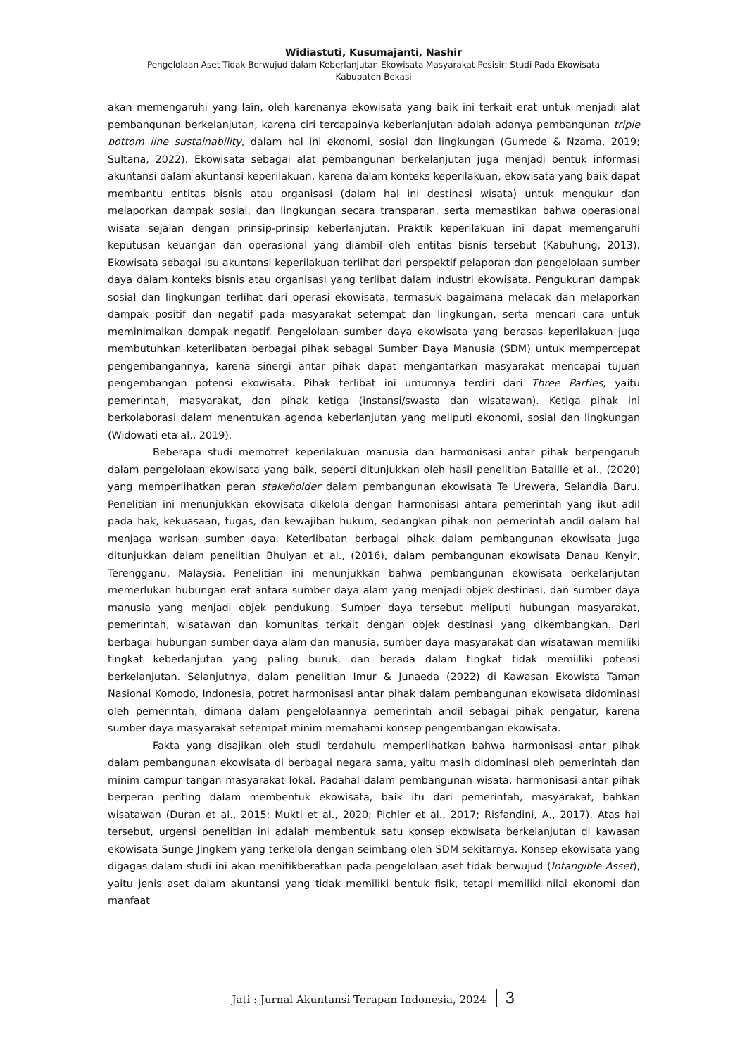Widiastuti, Kusumajanti, Nashir
Pengelolaan Aset Tidak Berwujud dalam Keberlanjutan Ekowisata Masyarakat Pesisir: Studi Pada Ekowisata
Kabupaten Bekasi
akan memengaruhi yang lain, oleh karenanya ekowisata yang baik ini terkait erat untuk menjadi alat pembangunan berkelanjutan, karena ciri tercapainya keberlanjutan adalah adanya pembangunan triple bottom line sustainability, dalam hal ini ekonomi, sosial dan lingkungan (Gumede & Nzama, 2019; Sultana, 2022). Ekowisata sebagai alat pembangunan berkelanjutan juga menjadi bentuk informasi akuntansi dalam akuntansi keperilakuan, karena dalam konteks keperilakuan, ekowisata yang baik dapat membantu entitas bisnis atau organisasi (dalam hal ini destinasi wisata) untuk mengukur dan melaporkan dampak sosial, dan lingkungan secara transparan, serta memastikan bahwa operasional wisata sejalan dengan prinsip-prinsip keberlanjutan. Praktik keperilakuan ini dapat memengaruhi keputusan keuangan dan operasional yang diambil oleh entitas bisnis tersebut (Kabuhung, 2013). Ekowisata sebagai isu akuntansi keperilakuan terlihat dari perspektif pelaporan dan pengelolaan sumber daya dalam konteks bisnis atau organisasi yang terlibat dalam industri ekowisata. Pengukuran dampak sosial dan lingkungan terlihat dari operasi ekowisata, termasuk bagaimana melacak dan melaporkan dampak positif dan negatif pada masyarakat setempat dan lingkungan, serta mencari cara untuk meminimalkan dampak negatif. Pengelolaan sumber daya ekowisata yang berasas keperilakuan juga membutuhkan keterlibatan berbagai pihak sebagai Sumber Daya Manusia (SDM) untuk mempercepat pengembangannya, karena sinergi antar pihak dapat mengantarkan masyarakat mencapai tujuan pengembangan potensi ekowisata. Pihak terlibat ini umumnya terdiri dari Three Parties, yaitu pemerintah, masyarakat, dan pihak ketiga (instansi/swasta dan wisatawan). Ketiga pihak ini berkolaborasi dalam menentukan agenda keberlanjutan yang meliputi ekonomi, sosial dan lingkungan (Widowati eta al., 2019).
Beberapa studi memotret keperilakuan manusia dan harmonisasi antar pihak berpengaruh dalam pengelolaan ekowisata yang baik, seperti ditunjukkan oleh hasil penelitian Bataille et al., (2020) yang memperlihatkan peran stakeholder dalam pembangunan ekowisata Te Urewera, Selandia Baru. Penelitian ini menunjukkan ekowisata dikelola dengan harmonisasi antara pemerintah yang ikut adil pada hak, kekuasaan, tugas, dan kewajiban hukum, sedangkan pihak non pemerintah andil dalam hal menjaga warisan sumber daya. Keterlibatan berbagai pihak dalam pembangunan ekowisata juga ditunjukkan dalam penelitian Bhuiyan et al., (2016), dalam pembangunan ekowisata Danau Kenyir, Terengganu, Malaysia. Penelitian ini menunjukkan bahwa pembangunan ekowisata berkelanjutan memerlukan hubungan erat antara sumber daya alam yang menjadi objek destinasi, dan sumber daya manusia yang menjadi objek pendukung. Sumber daya tersebut meliputi hubungan masyarakat, pemerintah, wisatawan dan komunitas terkait dengan objek destinasi yang dikembangkan. Dari berbagai hubungan sumber daya alam dan manusia, sumber daya masyarakat dan wisatawan memiliki tingkat keberlanjutan yang paling buruk, dan berada dalam tingkat tidak memiiliki potensi berkelanjutan. Selanjutnya, dalam penelitian Imur & Junaeda (2022) di Kawasan Ekowista Taman Nasional Komodo, Indonesia, potret harmonisasi antar pihak dalam pembangunan ekowisata didominasi oleh pemerintah, dimana dalam pengelolaannya pemerintah andil sebagai pihak pengatur, karena sumber daya masyarakat setempat minim memahami konsep pengembangan ekowisata.
Fakta yang disajikan oleh studi terdahulu memperlihatkan bahwa harmonisasi antar pihak dalam pembangunan ekowisata di berbagai negara sama, yaitu masih didominasi oleh pemerintah dan minim campur tangan masyarakat lokal. Padahal dalam pembangunan wisata, harmonisasi antar pihak berperan penting dalam membentuk ekowisata, baik itu dari pemerintah, masyarakat, bahkan wisatawan (Duran et al., 2015; Mukti et al., 2020; Pichler et al., 2017; Risfandini, A., 2017). Atas hal tersebut, urgensi penelitian ini adalah membentuk satu konsep ekowisata berkelanjutan di kawasan ekowisata Sunge Jingkem yang terkelola dengan seimbang oleh SDM sekitarnya. Konsep ekowisata yang digagas dalam studi ini akan menitikberatkan pada pengelolaan aset tidak berwujud (Intangible Asset), yaitu jenis aset dalam akuntansi yang tidak memiliki bentuk fisik, tetapi memiliki nilai ekonomi dan manfaat
Jati : Jurnal Akuntansi Terapan Indonesia, 2024 3